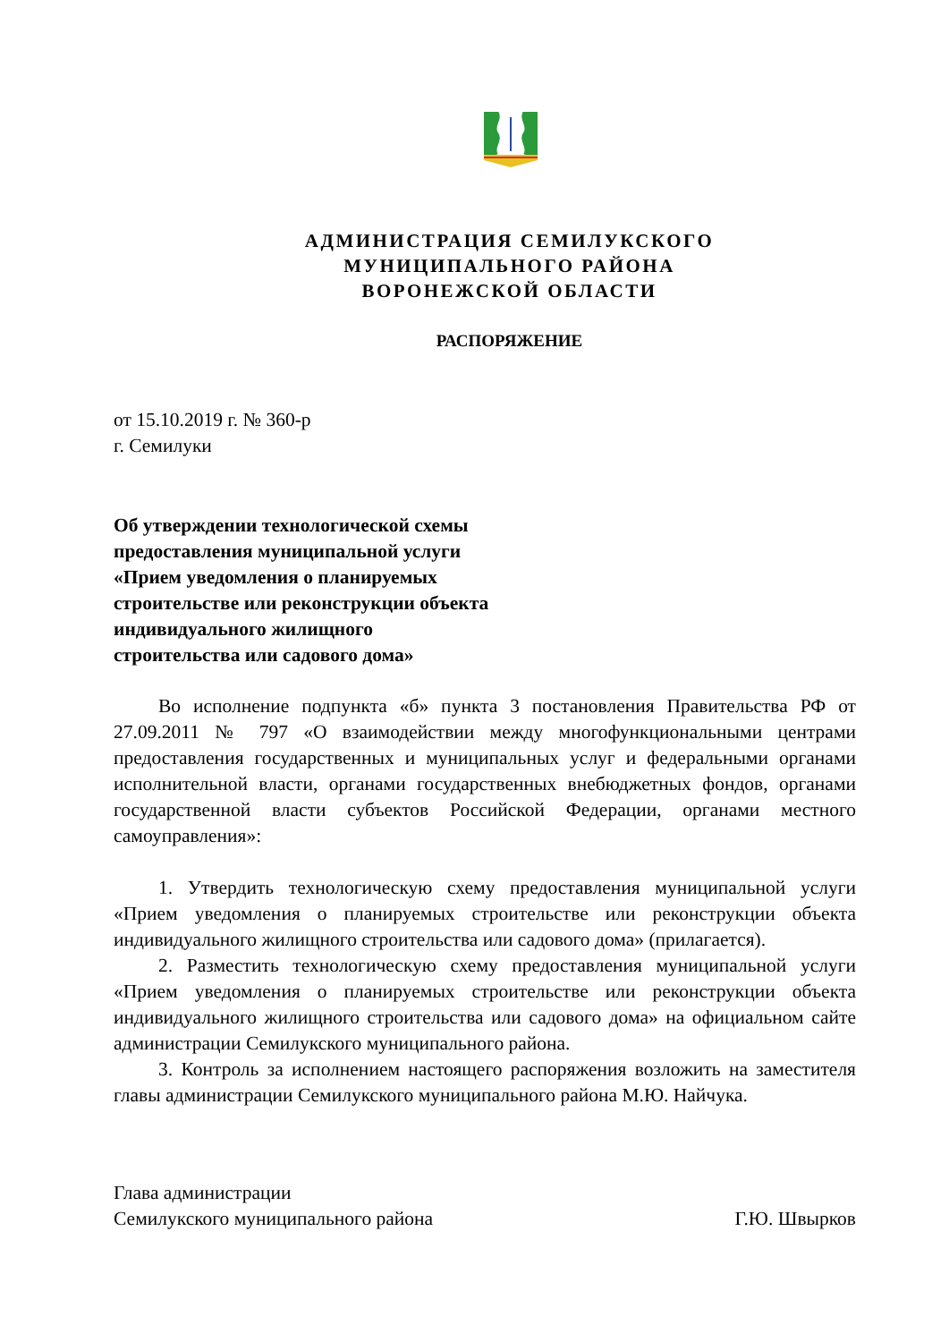АДМИНИСТРАЦИЯ СЕМИЛУКСКОГО
МУНИЦИПАЛЬНОГО РАЙОНА
ВОРОНЕЖСКОЙ ОБЛАСТИ
РАСПОРЯЖЕНИЕ
от 15.10.2019 г. № 360-р
г. Семилуки
Об утверждении технологической схемы предоставления муниципальной услуги «Прием уведомления о планируемых строительстве или реконструкции объекта индивидуального жилищного строительства или садового дома»
Во исполнение подпункта «б» пункта 3 постановления Правительства РФ от 27.09.2011 № 797 «О взаимодействии между многофункциональными центрами предоставления государственных и муниципальных услуг и федеральными органами исполнительной власти, органами государственных внебюджетных фондов, органами государственной власти субъектов Российской Федерации, органами местного самоуправления»:
1. Утвердить технологическую схему предоставления муниципальной услуги «Прием уведомления о планируемых строительстве или реконструкции объекта индивидуального жилищного строительства или садового дома» (прилагается).
2. Разместить технологическую схему предоставления муниципальной услуги «Прием уведомления о планируемых строительстве или реконструкции объекта индивидуального жилищного строительства или садового дома» на официальном сайте администрации Семилукского муниципального района.
3. Контроль за исполнением настоящего распоряжения возложить на заместителя главы администрации Семилукского муниципального района М.Ю. Найчука.
Глава администрации
Семилукского муниципального района Г.Ю. Швырков